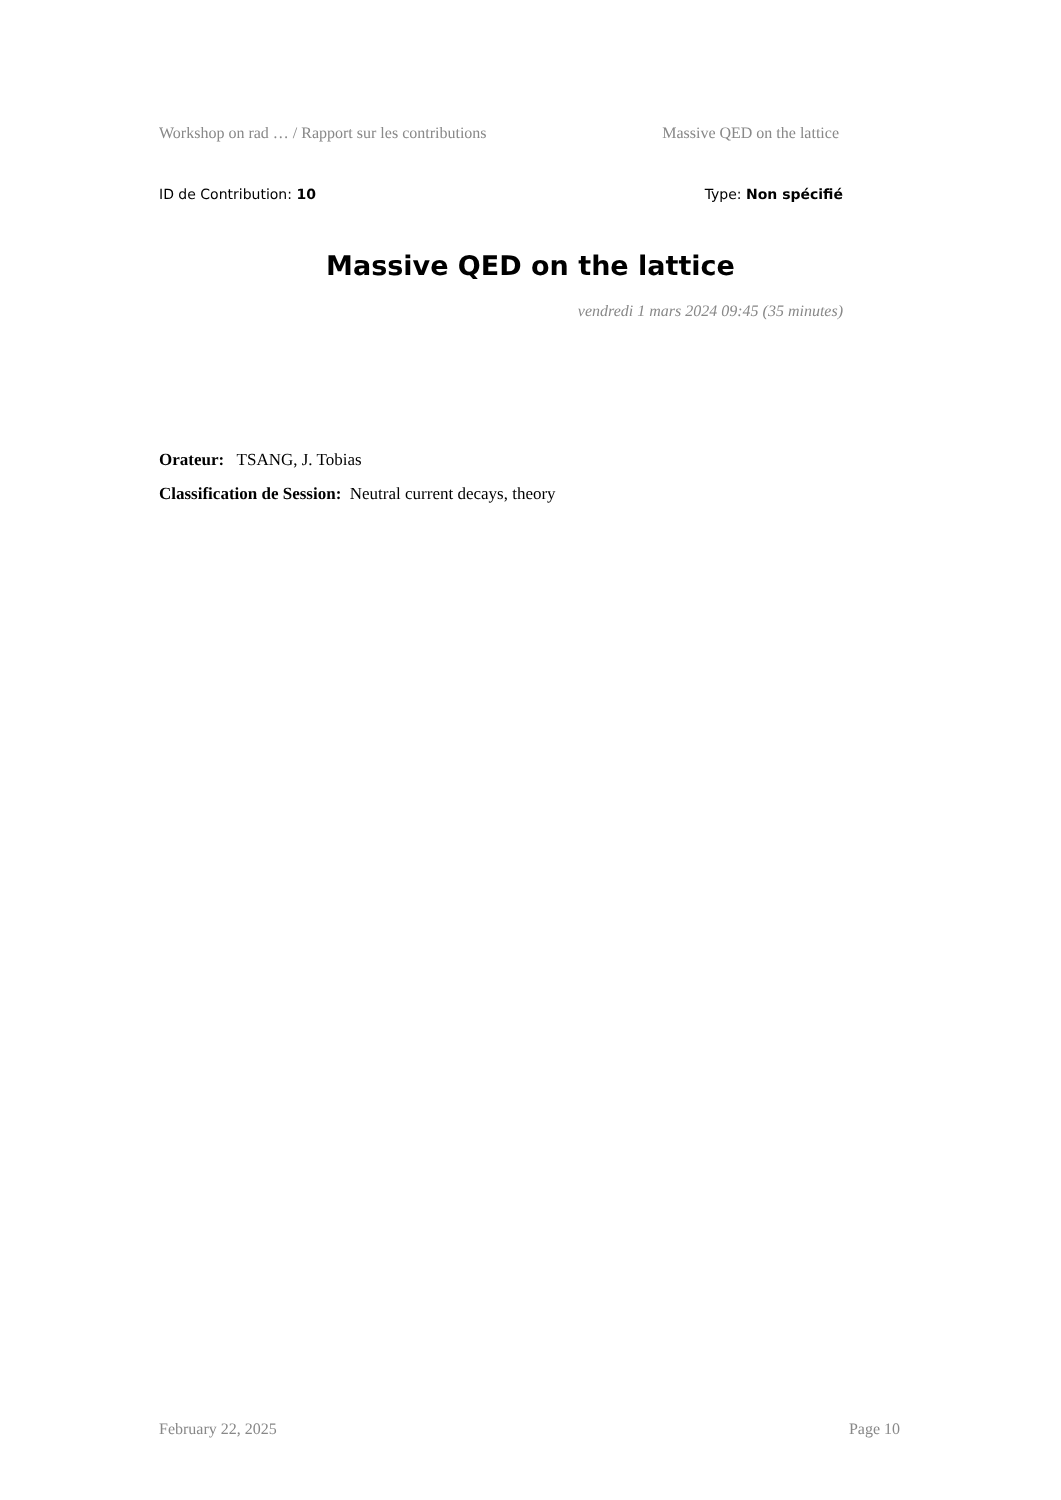Workshop on rad … / Rapport sur les contributions Massive QED on the lattice
ID de Contribution: 10 Type: Non spécifié
Massive QED on the lattice
vendredi 1 mars 2024 09:45 (35 minutes)
Orateur: TSANG, J. Tobias
Classification de Session: Neutral current decays, theory
February 22, 2025 Page 10